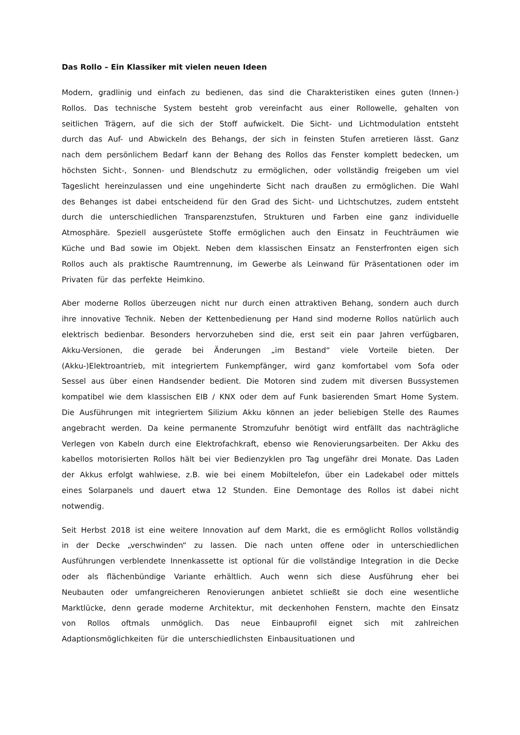Das Rollo – Ein Klassiker mit vielen neuen Ideen
Modern, gradlinig und einfach zu bedienen, das sind die Charakteristiken eines guten (Innen-) Rollos. Das technische System besteht grob vereinfacht aus einer Rollowelle, gehalten von seitlichen Trägern, auf die sich der Stoff aufwickelt. Die Sicht- und Lichtmodulation entsteht durch das Auf- und Abwickeln des Behangs, der sich in feinsten Stufen arretieren lässt. Ganz nach dem persönlichem Bedarf kann der Behang des Rollos das Fenster komplett bedecken, um höchsten Sicht-, Sonnen- und Blendschutz zu ermöglichen, oder vollständig freigeben um viel Tageslicht hereinzulassen und eine ungehinderte Sicht nach draußen zu ermöglichen. Die Wahl des Behanges ist dabei entscheidend für den Grad des Sicht- und Lichtschutzes, zudem entsteht durch die unterschiedlichen Transparenzstufen, Strukturen und Farben eine ganz individuelle Atmosphäre. Speziell ausgerüstete Stoffe ermöglichen auch den Einsatz in Feuchträumen wie Küche und Bad sowie im Objekt. Neben dem klassischen Einsatz an Fensterfronten eigen sich Rollos auch als praktische Raumtrennung, im Gewerbe als Leinwand für Präsentationen oder im Privaten für das perfekte Heimkino.
Aber moderne Rollos überzeugen nicht nur durch einen attraktiven Behang, sondern auch durch ihre innovative Technik. Neben der Kettenbedienung per Hand sind moderne Rollos natürlich auch elektrisch bedienbar. Besonders hervorzuheben sind die, erst seit ein paar Jahren verfügbaren, Akku-Versionen, die gerade bei Änderungen „im Bestand“ viele Vorteile bieten. Der (Akku-)Elektroantrieb, mit integriertem Funkempfänger, wird ganz komfortabel vom Sofa oder Sessel aus über einen Handsender bedient. Die Motoren sind zudem mit diversen Bussystemen kompatibel wie dem klassischen EIB / KNX oder dem auf Funk basierenden Smart Home System. Die Ausführungen mit integriertem Silizium Akku können an jeder beliebigen Stelle des Raumes angebracht werden. Da keine permanente Stromzufuhr benötigt wird entfällt das nachträgliche Verlegen von Kabeln durch eine Elektrofachkraft, ebenso wie Renovierungsarbeiten. Der Akku des kabellos motorisierten Rollos hält bei vier Bedienzyklen pro Tag ungefähr drei Monate. Das Laden der Akkus erfolgt wahlwiese, z.B. wie bei einem Mobiltelefon, über ein Ladekabel oder mittels eines Solarpanels und dauert etwa 12 Stunden. Eine Demontage des Rollos ist dabei nicht notwendig.
Seit Herbst 2018 ist eine weitere Innovation auf dem Markt, die es ermöglicht Rollos vollständig in der Decke „verschwinden“ zu lassen. Die nach unten offene oder in unterschiedlichen Ausführungen verblendete Innenkassette ist optional für die vollständige Integration in die Decke oder als flächenbündige Variante erhältlich. Auch wenn sich diese Ausführung eher bei Neubauten oder umfangreicheren Renovierungen anbietet schließt sie doch eine wesentliche Marktlücke, denn gerade moderne Architektur, mit deckenhohen Fenstern, machte den Einsatz von Rollos oftmals unmöglich. Das neue Einbauprofil eignet sich mit zahlreichen Adaptionsmöglichkeiten für die unterschiedlichsten Einbausituationen und